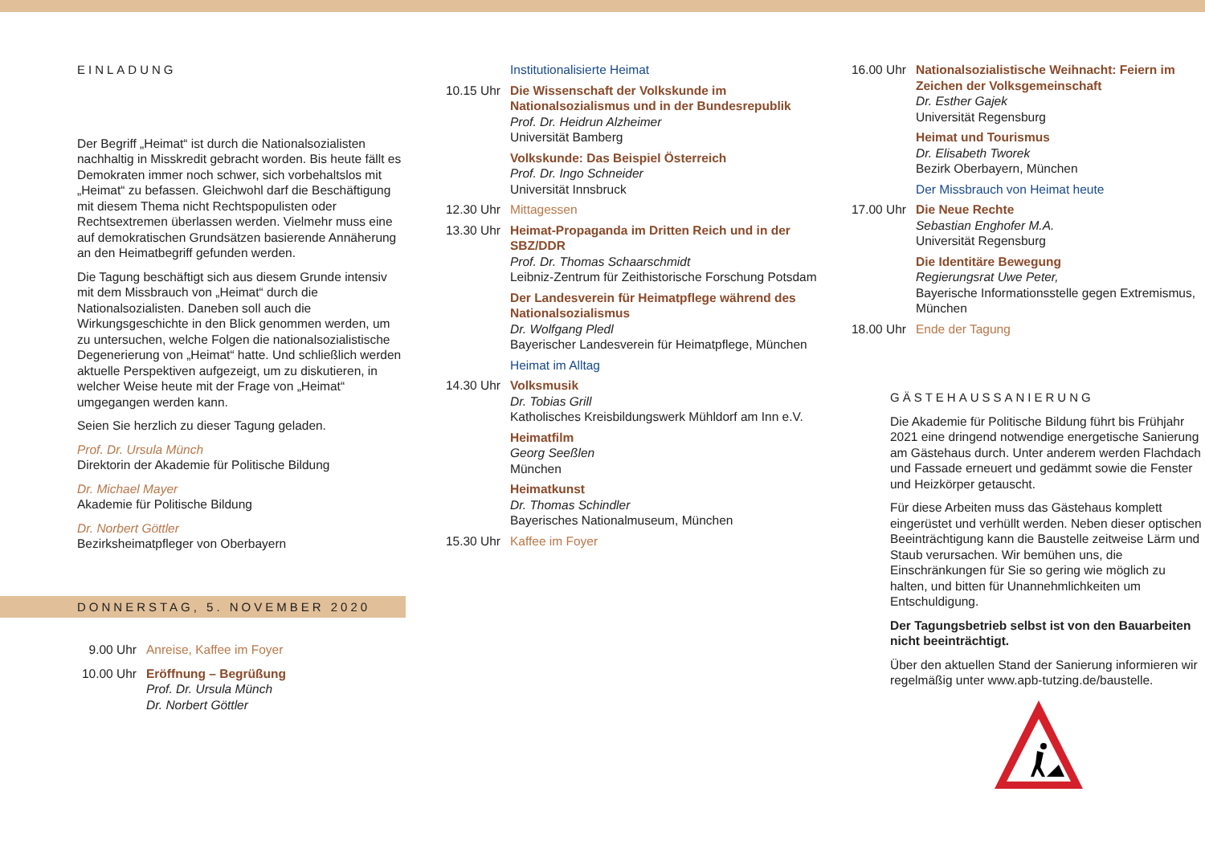EINLADUNG
Der Begriff „Heimat“ ist durch die Nationalsozialisten nachhaltig in Misskredit gebracht worden. Bis heute fällt es Demokraten immer noch schwer, sich vorbehaltslos mit „Heimat“ zu befassen. Gleichwohl darf die Beschäftigung mit diesem Thema nicht Rechtspopulisten oder Rechtsextremen überlassen werden. Vielmehr muss eine auf demokratischen Grundsätzen basierende Annäherung an den Heimatbegriff gefunden werden.
Die Tagung beschäftigt sich aus diesem Grunde intensiv mit dem Missbrauch von „Heimat“ durch die Nationalsozialisten. Daneben soll auch die Wirkungsgeschichte in den Blick genommen werden, um zu untersuchen, welche Folgen die nationalsozialistische Degenerierung von „Heimat“ hatte. Und schließlich werden aktuelle Perspektiven aufgezeigt, um zu diskutieren, in welcher Weise heute mit der Frage von „Heimat“ umgegangen werden kann.
Seien Sie herzlich zu dieser Tagung geladen.
Prof. Dr. Ursula Münch
Direktorin der Akademie für Politische Bildung
Dr. Michael Mayer
Akademie für Politische Bildung
Dr. Norbert Göttler
Bezirksheimatpfleger von Oberbayern
DONNERSTAG, 5. NOVEMBER 2020
9.00 Uhr Anreise, Kaffee im Foyer
10.00 Uhr Eröffnung – Begrüßung
Prof. Dr. Ursula Münch
Dr. Norbert Göttler
Institutionalisierte Heimat
10.15 Uhr Die Wissenschaft der Volkskunde im Nationalsozialismus und in der Bundesrepublik
Prof. Dr. Heidrun Alzheimer
Universität Bamberg
Volkskunde: Das Beispiel Österreich
Prof. Dr. Ingo Schneider
Universität Innsbruck
12.30 Uhr Mittagessen
13.30 Uhr Heimat-Propaganda im Dritten Reich und in der SBZ/DDR
Prof. Dr. Thomas Schaarschmidt
Leibniz-Zentrum für Zeithistorische Forschung Potsdam
Der Landesverein für Heimatpflege während des Nationalsozialismus
Dr. Wolfgang Pledl
Bayerischer Landesverein für Heimatpflege, München
Heimat im Alltag
14.30 Uhr Volksmusik
Dr. Tobias Grill
Katholisches Kreisbildungswerk Mühldorf am Inn e.V.
Heimatfilm
Georg Seeßlen
München
Heimatkunst
Dr. Thomas Schindler
Bayerisches Nationalmuseum, München
15.30 Uhr Kaffee im Foyer
16.00 Uhr Nationalsozialistische Weihnacht: Feiern im Zeichen der Volksgemeinschaft
Dr. Esther Gajek
Universität Regensburg
Heimat und Tourismus
Dr. Elisabeth Tworek
Bezirk Oberbayern, München
Der Missbrauch von Heimat heute
17.00 Uhr Die Neue Rechte
Sebastian Enghofer M.A.
Universität Regensburg
Die Identitäre Bewegung
Regierungsrat Uwe Peter,
Bayerische Informationsstelle gegen Extremismus, München
18.00 Uhr Ende der Tagung
GÄSTEHAUSSANIERUNG
Die Akademie für Politische Bildung führt bis Frühjahr 2021 eine dringend notwendige energetische Sanierung am Gästehaus durch. Unter anderem werden Flachdach und Fassade erneuert und gedämmt sowie die Fenster und Heizkörper getauscht.
Für diese Arbeiten muss das Gästehaus komplett eingerüstet und verhüllt werden. Neben dieser optischen Beeinträchtigung kann die Baustelle zeitweise Lärm und Staub verursachen. Wir bemühen uns, die Einschränkungen für Sie so gering wie möglich zu halten, und bitten für Unannehmlichkeiten um Entschuldigung.
Der Tagungsbetrieb selbst ist von den Bauarbeiten nicht beeinträchtigt.
Über den aktuellen Stand der Sanierung informieren wir regelmäßig unter www.apb-tutzing.de/baustelle.